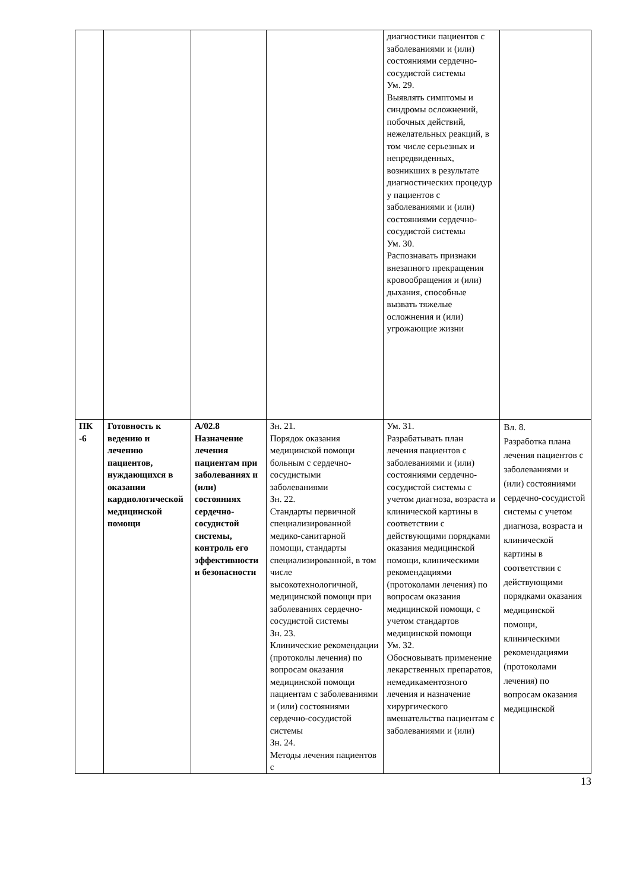| | | | | диагностики пациентов с заболеваниями и (или) состояниями сердечно-сосудистой системы Ум. 29. Выявлять симптомы и синдромы осложнений, побочных действий, нежелательных реакций, в том числе серьезных и непредвиденных, возникших в результате диагностических процедур у пациентов с заболеваниями и (или) состояниями сердечно-сосудистой системы Ум. 30. Распознавать признаки внезапного прекращения кровообращения и (или) дыхания, способные вызвать тяжелые осложнения и (или) угрожающие жизни | |
| ПК -6 | Готовность к ведению и лечению пациентов, нуждающихся в оказании кардиологической медицинской помощи | A/02.8 Назначение лечения пациентам при заболеваниях и (или) состояниях сердечно-сосудистой системы, контроль его эффективности и безопасности | Зн. 21. Порядок оказания медицинской помощи больным с сердечно-сосудистыми заболеваниями Зн. 22. Стандарты первичной специализированной медико-санитарной помощи, стандарты специализированной, в том числе высокотехнологичной, медицинской помощи при заболеваниях сердечно-сосудистой системы Зн. 23. Клинические рекомендации (протоколы лечения) по вопросам оказания медицинской помощи пациентам с заболеваниями и (или) состояниями сердечно-сосудистой системы Зн. 24. Методы лечения пациентов с | Ум. 31. Разрабатывать план лечения пациентов с заболеваниями и (или) состояниями сердечно-сосудистой системы с учетом диагноза, возраста и клинической картины в соответствии с действующими порядками оказания медицинской помощи, клиническими рекомендациями (протоколами лечения) по вопросам оказания медицинской помощи, с учетом стандартов медицинской помощи Ум. 32. Обосновывать применение лекарственных препаратов, немедикаментозного лечения и назначение хирургического вмешательства пациентам с заболеваниями и (или) | Вл. 8. Разработка плана лечения пациентов с заболеваниями и (или) состояниями сердечно-сосудистой системы с учетом диагноза, возраста и клинической картины в соответствии с действующими порядками оказания медицинской помощи, клиническими рекомендациями (протоколами лечения) по вопросам оказания медицинской |
13